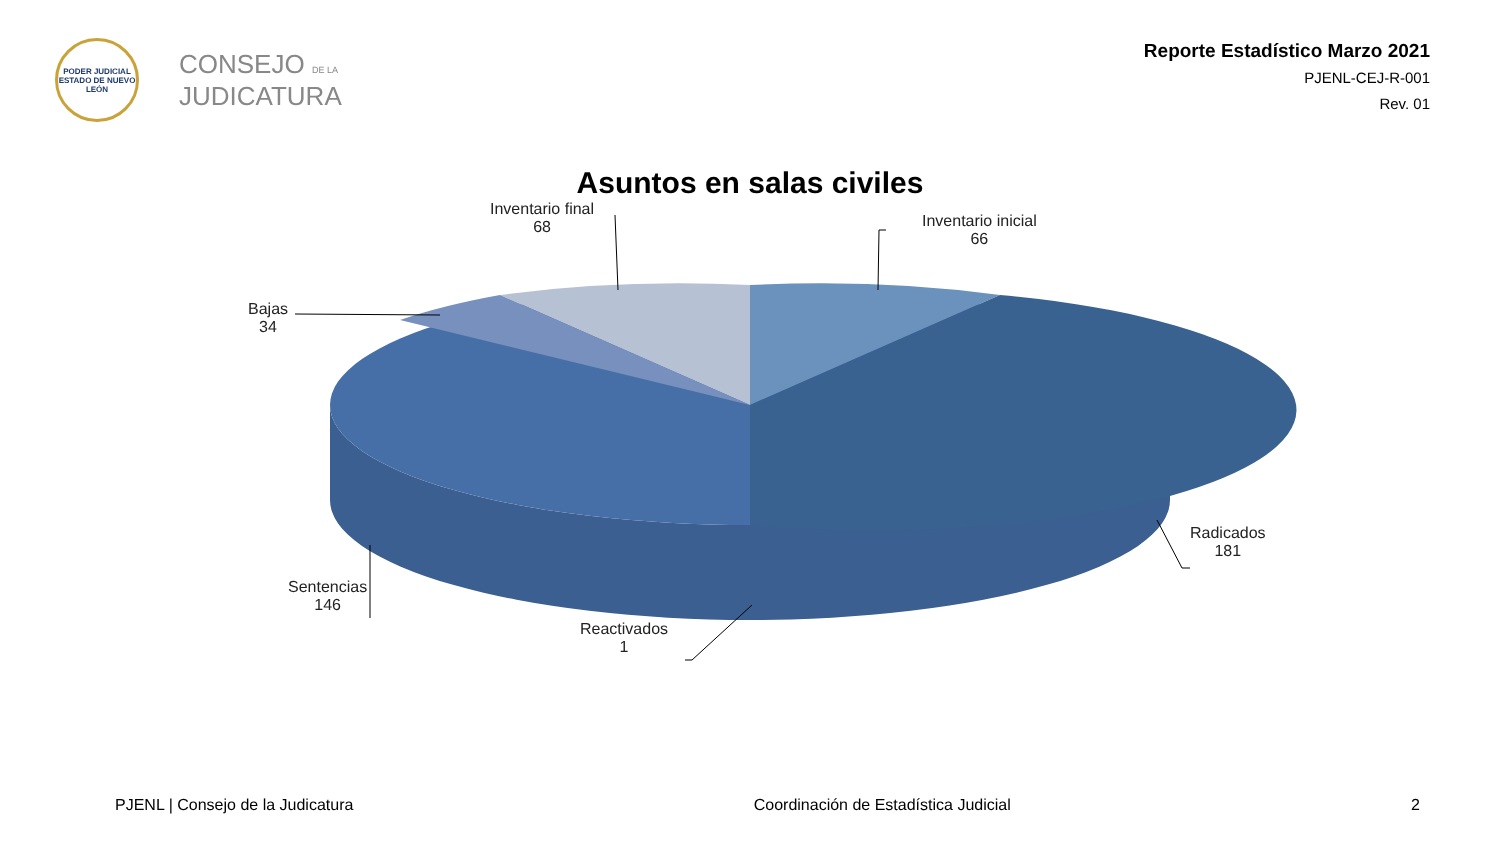PODER JUDICIAL
ESTADO DE NUEVO LEÓN
CONSEJO DE LA
JUDICATURA
Reporte Estadístico Marzo 2021
PJENL-CEJ-R-001
Rev. 01
Asuntos en salas civiles
Inventario final
68
Inventario inicial
66
Bajas
34
Radicados
181
Sentencias
146
Reactivados
1
PJENL | Consejo de la Judicatura Coordinación de Estadística Judicial 2